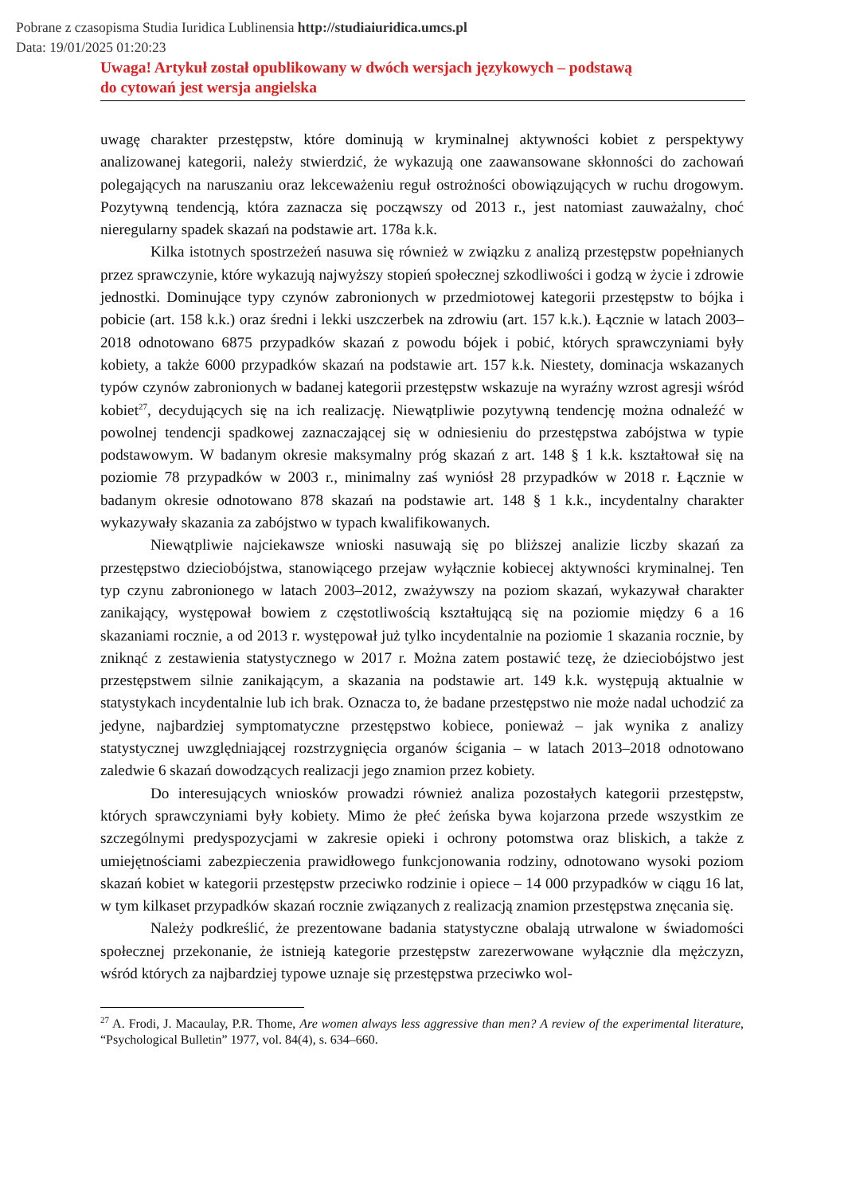Pobrane z czasopisma Studia Iuridica Lublinensia http://studiaiuridica.umcs.pl
Data: 19/01/2025 01:20:23
Uwaga! Artykuł został opublikowany w dwóch wersjach językowych – podstawą
do cytowań jest wersja angielska
uwagę charakter przestępstw, które dominują w kryminalnej aktywności kobiet z perspektywy analizowanej kategorii, należy stwierdzić, że wykazują one zaawansowane skłonności do zachowań polegających na naruszaniu oraz lekceważeniu reguł ostrożności obowiązujących w ruchu drogowym. Pozytywną tendencją, która zaznacza się począwszy od 2013 r., jest natomiast zauważalny, choć nieregularny spadek skazań na podstawie art. 178a k.k.
Kilka istotnych spostrzeżeń nasuwa się również w związku z analizą przestępstw popełnianych przez sprawczynie, które wykazują najwyższy stopień społecznej szkodliwości i godzą w życie i zdrowie jednostki. Dominujące typy czynów zabronionych w przedmiotowej kategorii przestępstw to bójka i pobicie (art. 158 k.k.) oraz średni i lekki uszczerbek na zdrowiu (art. 157 k.k.). Łącznie w latach 2003–2018 odnotowano 6875 przypadków skazań z powodu bójek i pobić, których sprawczyniami były kobiety, a także 6000 przypadków skazań na podstawie art. 157 k.k. Niestety, dominacja wskazanych typów czynów zabronionych w badanej kategorii przestępstw wskazuje na wyraźny wzrost agresji wśród kobiet<sup>27</sup>, decydujących się na ich realizację. Niewątpliwie pozytywną tendencję można odnaleźć w powolnej tendencji spadkowej zaznaczającej się w odniesieniu do przestępstwa zabójstwa w typie podstawowym. W badanym okresie maksymalny próg skazań z art. 148 § 1 k.k. kształtował się na poziomie 78 przypadków w 2003 r., minimalny zaś wyniósł 28 przypadków w 2018 r. Łącznie w badanym okresie odnotowano 878 skazań na podstawie art. 148 § 1 k.k., incydentalny charakter wykazywały skazania za zabójstwo w typach kwalifikowanych.
Niewątpliwie najciekawsze wnioski nasuwają się po bliższej analizie liczby skazań za przestępstwo dzieciobójstwa, stanowiącego przejaw wyłącznie kobiecej aktywności kryminalnej. Ten typ czynu zabronionego w latach 2003–2012, zważywszy na poziom skazań, wykazywał charakter zanikający, występował bowiem z częstotliwością kształtującą się na poziomie między 6 a 16 skazaniami rocznie, a od 2013 r. występował już tylko incydentalnie na poziomie 1 skazania rocznie, by zniknąć z zestawienia statystycznego w 2017 r. Można zatem postawić tezę, że dzieciobójstwo jest przestępstwem silnie zanikającym, a skazania na podstawie art. 149 k.k. występują aktualnie w statystykach incydentalnie lub ich brak. Oznacza to, że badane przestępstwo nie może nadal uchodzić za jedyne, najbardziej symptomatyczne przestępstwo kobiece, ponieważ – jak wynika z analizy statystycznej uwzględniającej rozstrzygnięcia organów ścigania – w latach 2013–2018 odnotowano zaledwie 6 skazań dowodzących realizacji jego znamion przez kobiety.
Do interesujących wniosków prowadzi również analiza pozostałych kategorii przestępstw, których sprawczyniami były kobiety. Mimo że płeć żeńska bywa kojarzona przede wszystkim ze szczególnymi predyspozycjami w zakresie opieki i ochrony potomstwa oraz bliskich, a także z umiejętnościami zabezpieczenia prawidłowego funkcjonowania rodziny, odnotowano wysoki poziom skazań kobiet w kategorii przestępstw przeciwko rodzinie i opiece – 14 000 przypadków w ciągu 16 lat, w tym kilkaset przypadków skazań rocznie związanych z realizacją znamion przestępstwa znęcania się.
Należy podkreślić, że prezentowane badania statystyczne obalają utrwalone w świadomości społecznej przekonanie, że istnieją kategorie przestępstw zarezerwowane wyłącznie dla mężczyzn, wśród których za najbardziej typowe uznaje się przestępstwa przeciwko wol-
<sup>27</sup> A. Frodi, J. Macaulay, P.R. Thome, Are women always less aggressive than men? A review of the experimental literature, “Psychological Bulletin” 1977, vol. 84(4), s. 634–660.